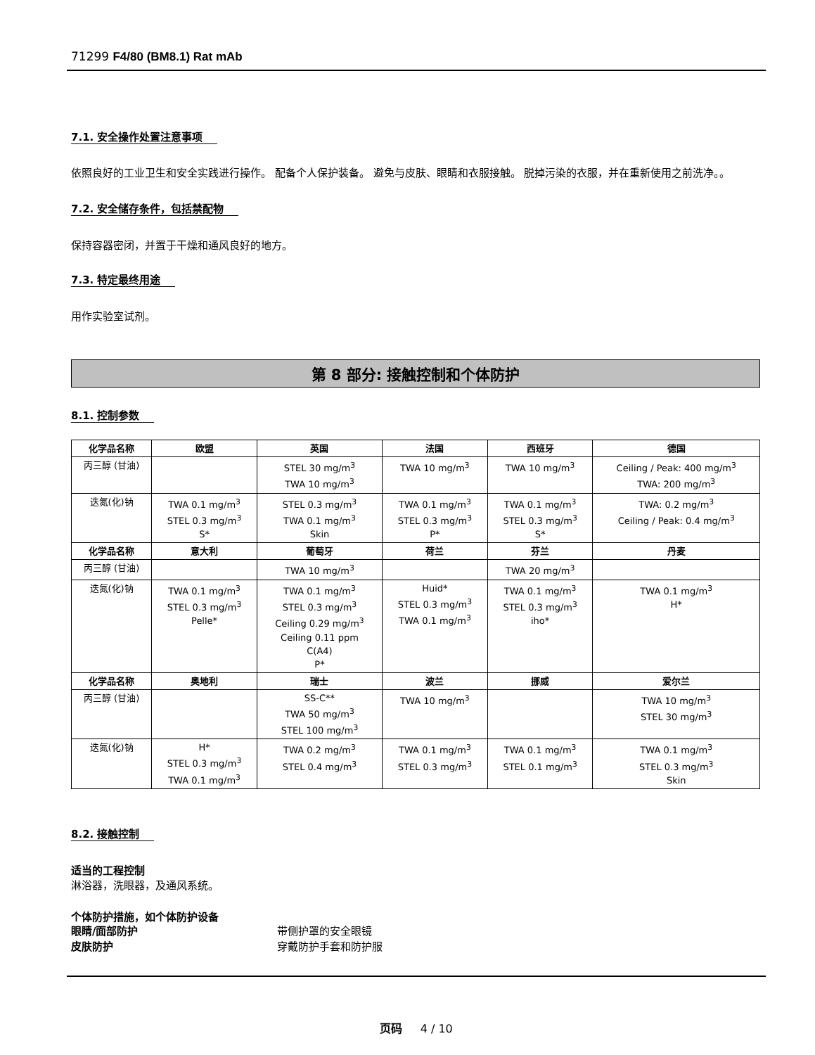71299 F4/80 (BM8.1) Rat mAb
7.1. 安全操作处置注意事项
依照良好的工业卫生和安全实践进行操作。 配备个人保护装备。 避免与皮肤、眼睛和衣服接触。 脱掉污染的衣服，并在重新使用之前洗净。。
7.2. 安全储存条件，包括禁配物
保持容器密闭，并置于干燥和通风良好的地方。
7.3. 特定最终用途
用作实验室试剂。
第 8 部分: 接触控制和个体防护
8.1. 控制参数
| 化学品名称 | 欧盟 | 英国 | 法国 | 西班牙 | 德国 |
| --- | --- | --- | --- | --- | --- |
| 丙三醇 (甘油) | | STEL 30 mg/m<sup>3</sup> TWA 10 mg/m<sup>3</sup> | TWA 10 mg/m<sup>3</sup> | TWA 10 mg/m<sup>3</sup> | Ceiling / Peak: 400 mg/m<sup>3</sup> TWA: 200 mg/m<sup>3</sup> |
| 迭氮(化)钠 | TWA 0.1 mg/m<sup>3</sup> STEL 0.3 mg/m<sup>3</sup> S* | STEL 0.3 mg/m<sup>3</sup> TWA 0.1 mg/m<sup>3</sup> Skin | TWA 0.1 mg/m<sup>3</sup> STEL 0.3 mg/m<sup>3</sup> P* | TWA 0.1 mg/m<sup>3</sup> STEL 0.3 mg/m<sup>3</sup> S* | TWA: 0.2 mg/m<sup>3</sup> Ceiling / Peak: 0.4 mg/m<sup>3</sup> |
| 化学品名称 | 意大利 | 葡萄牙 | 荷兰 | 芬兰 | 丹麦 |
| 丙三醇 (甘油) | | TWA 10 mg/m<sup>3</sup> | | TWA 20 mg/m<sup>3</sup> | |
| 迭氮(化)钠 | TWA 0.1 mg/m<sup>3</sup> STEL 0.3 mg/m<sup>3</sup> Pelle* | TWA 0.1 mg/m<sup>3</sup> STEL 0.3 mg/m<sup>3</sup> Ceiling 0.29 mg/m<sup>3</sup> Ceiling 0.11 ppm C(A4) P* | Huid* STEL 0.3 mg/m<sup>3</sup> TWA 0.1 mg/m<sup>3</sup> | TWA 0.1 mg/m<sup>3</sup> STEL 0.3 mg/m<sup>3</sup> iho* | TWA 0.1 mg/m<sup>3</sup> H* |
| 化学品名称 | 奥地利 | 瑞士 | 波兰 | 挪威 | 爱尔兰 |
| 丙三醇 (甘油) | | SS-C** TWA 50 mg/m<sup>3</sup> STEL 100 mg/m<sup>3</sup> | TWA 10 mg/m<sup>3</sup> | | TWA 10 mg/m<sup>3</sup> STEL 30 mg/m<sup>3</sup> |
| 迭氮(化)钠 | H* STEL 0.3 mg/m<sup>3</sup> TWA 0.1 mg/m<sup>3</sup> | TWA 0.2 mg/m<sup>3</sup> STEL 0.4 mg/m<sup>3</sup> | TWA 0.1 mg/m<sup>3</sup> STEL 0.3 mg/m<sup>3</sup> | TWA 0.1 mg/m<sup>3</sup> STEL 0.1 mg/m<sup>3</sup> | TWA 0.1 mg/m<sup>3</sup> STEL 0.3 mg/m<sup>3</sup> Skin |
8.2. 接触控制
适当的工程控制
淋浴器，洗眼器，及通风系统。
个体防护措施，如个体防护设备
眼睛/面部防护 带侧护罩的安全眼镜
皮肤防护 穿戴防护手套和防护服
页码 4 / 10